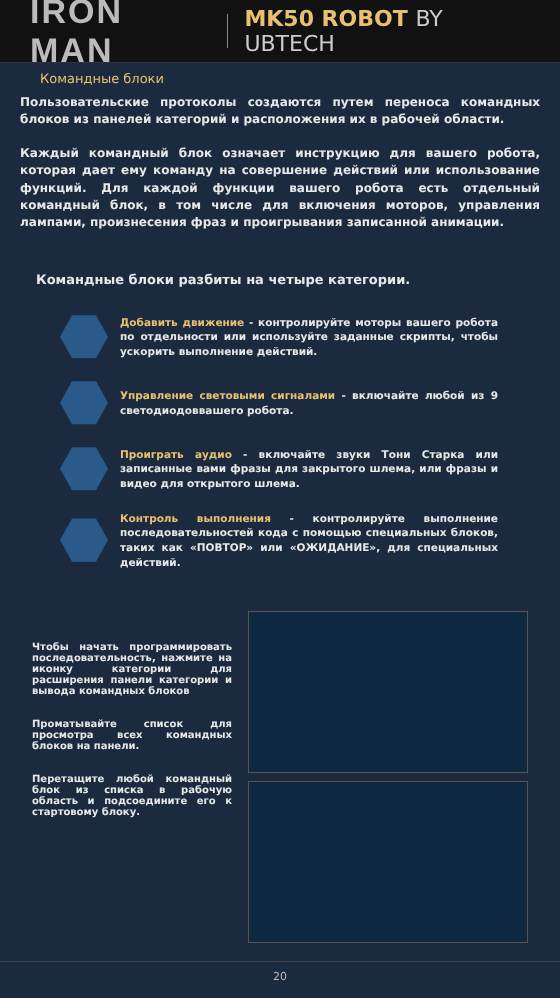IRON MAN
MK50 ROBOT BY UBTECH
Командные блоки
Пользовательские протоколы создаются путем переноса командных блоков из панелей категорий и расположения их в рабочей области.
Каждый командный блок означает инструкцию для вашего робота, которая дает ему команду на совершение действий или использование функций. Для каждой функции вашего робота есть отдельный командный блок, в том числе для включения моторов, управления лампами, произнесения фраз и проигрывания записанной анимации.
Командные блоки разбиты на четыре категории.
Добавить движение - контролируйте моторы вашего робота по отдельности или используйте заданные скрипты, чтобы ускорить выполнение действий.
Управление световыми сигналами - включайте любой из 9 светодиодоввашего робота.
Проиграть аудио - включайте звуки Тони Старка или записанные вами фразы для закрытого шлема, или фразы и видео для открытого шлема.
Контроль выполнения - контролируйте выполнение последовательностей кода с помощью специальных блоков, таких как «ПОВТОР» или «ОЖИДАНИЕ», для специальных действий.
Чтобы начать программировать последовательность, нажмите на иконку категории для расширения панели категории и вывода командных блоков
Проматывайте список для просмотра всех командных блоков на панели.
Перетащите любой командный блок из списка в рабочую область и подсоедините его к стартовому блоку.
20